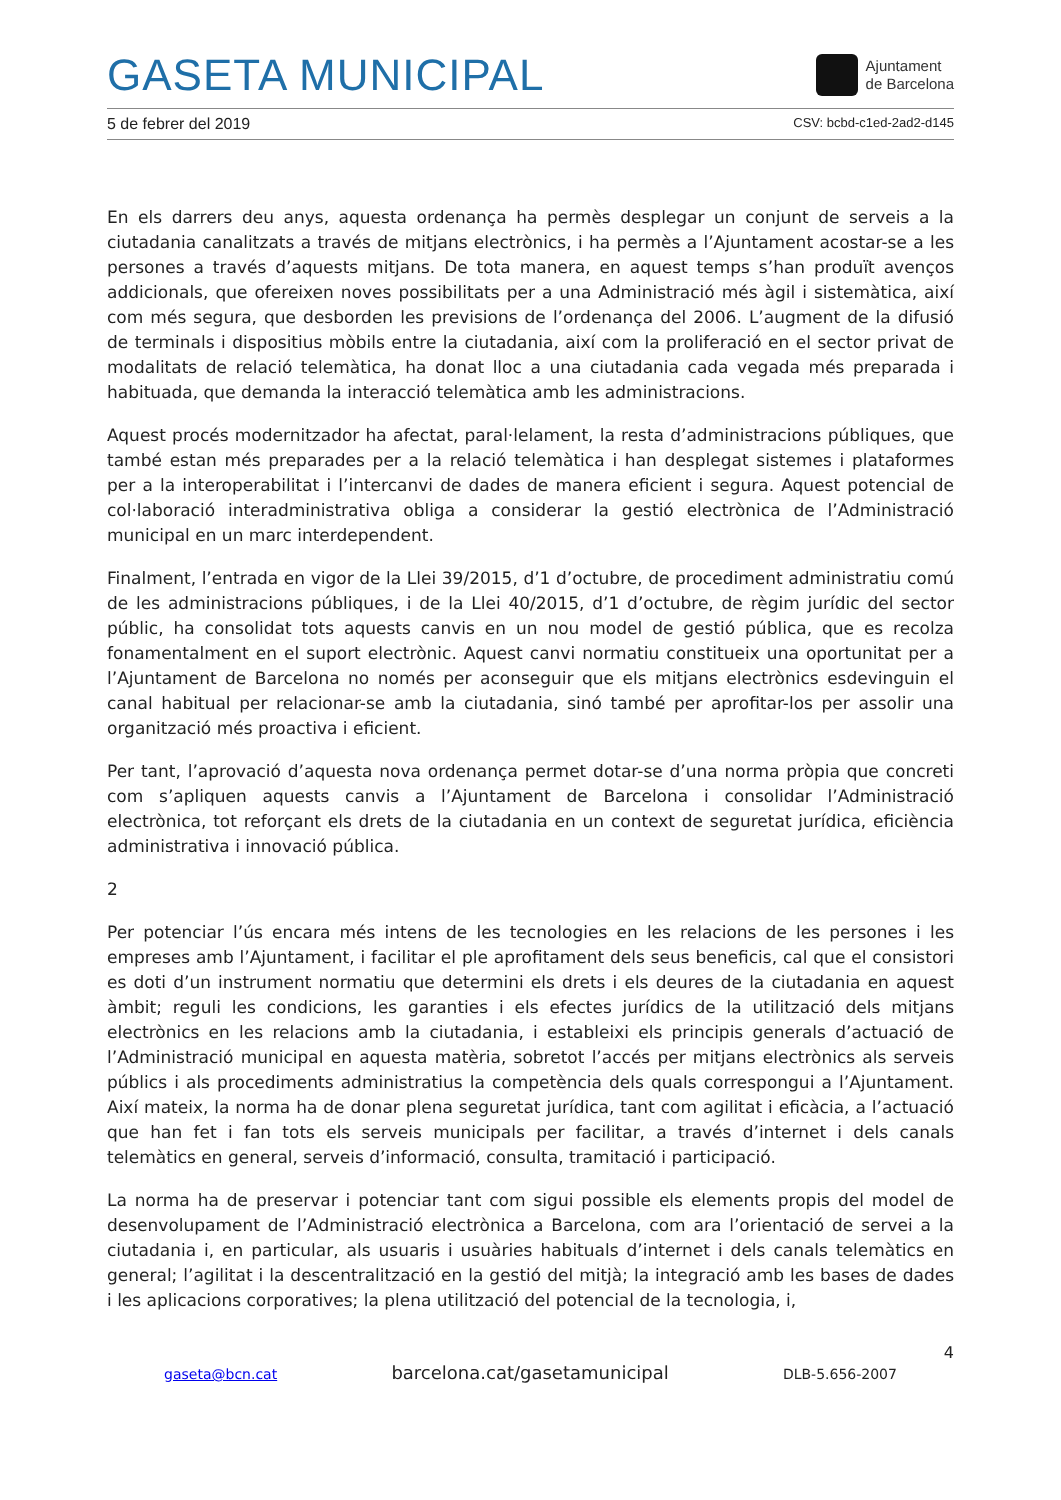GASETA MUNICIPAL
Ajuntament
de Barcelona
5 de febrer del 2019 CSV: bcbd-c1ed-2ad2-d145
En els darrers deu anys, aquesta ordenança ha permès desplegar un conjunt de serveis a la ciutadania canalitzats a través de mitjans electrònics, i ha permès a l’Ajuntament acostar-se a les persones a través d’aquests mitjans. De tota manera, en aquest temps s’han produït avenços addicionals, que ofereixen noves possibilitats per a una Administració més àgil i sistemàtica, així com més segura, que desborden les previsions de l’ordenança del 2006. L’augment de la difusió de terminals i dispositius mòbils entre la ciutadania, així com la proliferació en el sector privat de modalitats de relació telemàtica, ha donat lloc a una ciutadania cada vegada més preparada i habituada, que demanda la interacció telemàtica amb les administracions.
Aquest procés modernitzador ha afectat, paral·lelament, la resta d’administracions públiques, que també estan més preparades per a la relació telemàtica i han desplegat sistemes i plataformes per a la interoperabilitat i l’intercanvi de dades de manera eficient i segura. Aquest potencial de col·laboració interadministrativa obliga a considerar la gestió electrònica de l’Administració municipal en un marc interdependent.
Finalment, l’entrada en vigor de la Llei 39/2015, d’1 d’octubre, de procediment administratiu comú de les administracions públiques, i de la Llei 40/2015, d’1 d’octubre, de règim jurídic del sector públic, ha consolidat tots aquests canvis en un nou model de gestió pública, que es recolza fonamentalment en el suport electrònic. Aquest canvi normatiu constitueix una oportunitat per a l’Ajuntament de Barcelona no només per aconseguir que els mitjans electrònics esdevinguin el canal habitual per relacionar-se amb la ciutadania, sinó també per aprofitar-los per assolir una organització més proactiva i eficient.
Per tant, l’aprovació d’aquesta nova ordenança permet dotar-se d’una norma pròpia que concreti com s’apliquen aquests canvis a l’Ajuntament de Barcelona i consolidar l’Administració electrònica, tot reforçant els drets de la ciutadania en un context de seguretat jurídica, eficiència administrativa i innovació pública.
2
Per potenciar l’ús encara més intens de les tecnologies en les relacions de les persones i les empreses amb l’Ajuntament, i facilitar el ple aprofitament dels seus beneficis, cal que el consistori es doti d’un instrument normatiu que determini els drets i els deures de la ciutadania en aquest àmbit; reguli les condicions, les garanties i els efectes jurídics de la utilització dels mitjans electrònics en les relacions amb la ciutadania, i estableixi els principis generals d’actuació de l’Administració municipal en aquesta matèria, sobretot l’accés per mitjans electrònics als serveis públics i als procediments administratius la competència dels quals correspongui a l’Ajuntament. Així mateix, la norma ha de donar plena seguretat jurídica, tant com agilitat i eficàcia, a l’actuació que han fet i fan tots els serveis municipals per facilitar, a través d’internet i dels canals telemàtics en general, serveis d’informació, consulta, tramitació i participació.
La norma ha de preservar i potenciar tant com sigui possible els elements propis del model de desenvolupament de l’Administració electrònica a Barcelona, com ara l’orientació de servei a la ciutadania i, en particular, als usuaris i usuàries habituals d’internet i dels canals telemàtics en general; l’agilitat i la descentralització en la gestió del mitjà; la integració amb les bases de dades i les aplicacions corporatives; la plena utilització del potencial de la tecnologia, i,
4
gaseta@bcn.cat barcelona.cat/gasetamunicipal DLB-5.656-2007